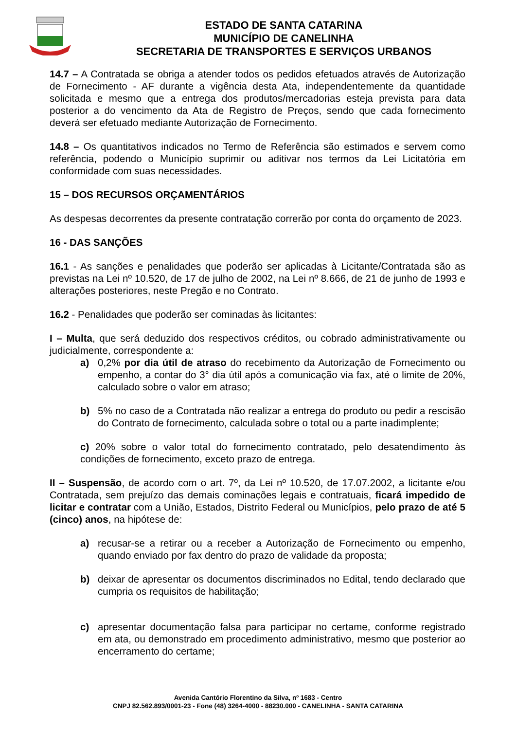ESTADO DE SANTA CATARINA
MUNICÍPIO DE CANELINHA
SECRETARIA DE TRANSPORTES E SERVIÇOS URBANOS
14.7 – A Contratada se obriga a atender todos os pedidos efetuados através de Autorização de Fornecimento - AF durante a vigência desta Ata, independentemente da quantidade solicitada e mesmo que a entrega dos produtos/mercadorias esteja prevista para data posterior a do vencimento da Ata de Registro de Preços, sendo que cada fornecimento deverá ser efetuado mediante Autorização de Fornecimento.
14.8 – Os quantitativos indicados no Termo de Referência são estimados e servem como referência, podendo o Município suprimir ou aditivar nos termos da Lei Licitatória em conformidade com suas necessidades.
15 – DOS RECURSOS ORÇAMENTÁRIOS
As despesas decorrentes da presente contratação correrão por conta do orçamento de 2023.
16 - DAS SANÇÕES
16.1 - As sanções e penalidades que poderão ser aplicadas à Licitante/Contratada são as previstas na Lei nº 10.520, de 17 de julho de 2002, na Lei nº 8.666, de 21 de junho de 1993 e alterações posteriores, neste Pregão e no Contrato.
16.2 - Penalidades que poderão ser cominadas às licitantes:
I – Multa, que será deduzido dos respectivos créditos, ou cobrado administrativamente ou judicialmente, correspondente a:
a) 0,2% por dia útil de atraso do recebimento da Autorização de Fornecimento ou empenho, a contar do 3° dia útil após a comunicação via fax, até o limite de 20%, calculado sobre o valor em atraso;
b) 5% no caso de a Contratada não realizar a entrega do produto ou pedir a rescisão do Contrato de fornecimento, calculada sobre o total ou a parte inadimplente;
c) 20% sobre o valor total do fornecimento contratado, pelo desatendimento às condições de fornecimento, exceto prazo de entrega.
II – Suspensão, de acordo com o art. 7º, da Lei nº 10.520, de 17.07.2002, a licitante e/ou Contratada, sem prejuízo das demais cominações legais e contratuais, ficará impedido de licitar e contratar com a União, Estados, Distrito Federal ou Municípios, pelo prazo de até 5 (cinco) anos, na hipótese de:
a) recusar-se a retirar ou a receber a Autorização de Fornecimento ou empenho, quando enviado por fax dentro do prazo de validade da proposta;
b) deixar de apresentar os documentos discriminados no Edital, tendo declarado que cumpria os requisitos de habilitação;
c) apresentar documentação falsa para participar no certame, conforme registrado em ata, ou demonstrado em procedimento administrativo, mesmo que posterior ao encerramento do certame;
Avenida Cantório Florentino da Silva, nº 1683 - Centro
CNPJ 82.562.893/0001-23 - Fone (48) 3264-4000 - 88230.000 - CANELINHA - SANTA CATARINA